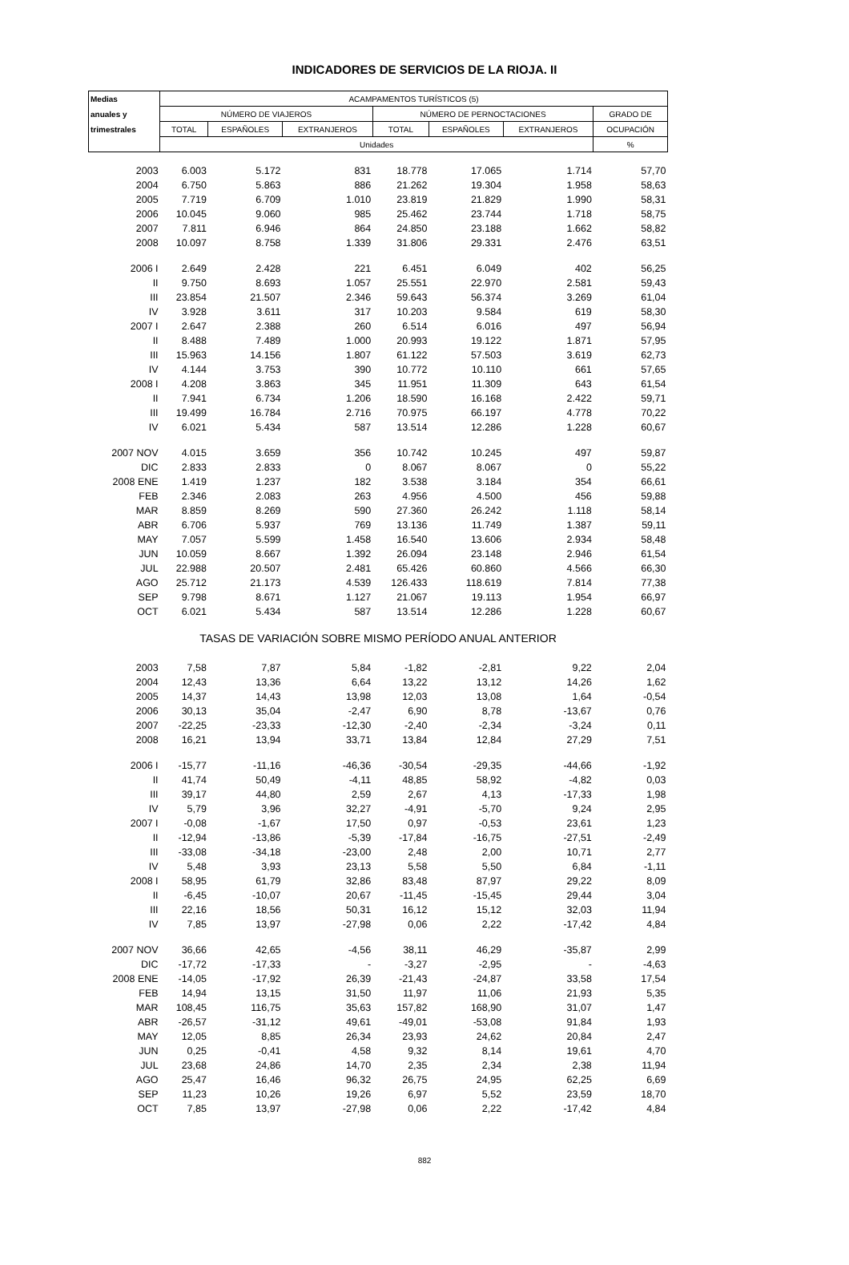INDICADORES DE SERVICIOS DE LA RIOJA. II
| Medias | ACAMPAMENTOS TURÍSTICOS (5) | | | | | | |
| --- | --- | --- | --- | --- | --- | --- | --- |
| anuales y | NÚMERO DE VIAJEROS | | | NÚMERO DE PERNOCTACIONES | | | GRADO DE |
| trimestrales | TOTAL | ESPAÑOLES | EXTRANJEROS | TOTAL | ESPAÑOLES | EXTRANJEROS | OCUPACIÓN |
| | Unidades | | | | | | % |
| 2003 | 6.003 | 5.172 | 831 | 18.778 | 17.065 | 1.714 | 57,70 |
| 2004 | 6.750 | 5.863 | 886 | 21.262 | 19.304 | 1.958 | 58,63 |
| 2005 | 7.719 | 6.709 | 1.010 | 23.819 | 21.829 | 1.990 | 58,31 |
| 2006 | 10.045 | 9.060 | 985 | 25.462 | 23.744 | 1.718 | 58,75 |
| 2007 | 7.811 | 6.946 | 864 | 24.850 | 23.188 | 1.662 | 58,82 |
| 2008 | 10.097 | 8.758 | 1.339 | 31.806 | 29.331 | 2.476 | 63,51 |
| 2006 I | 2.649 | 2.428 | 221 | 6.451 | 6.049 | 402 | 56,25 |
| II | 9.750 | 8.693 | 1.057 | 25.551 | 22.970 | 2.581 | 59,43 |
| III | 23.854 | 21.507 | 2.346 | 59.643 | 56.374 | 3.269 | 61,04 |
| IV | 3.928 | 3.611 | 317 | 10.203 | 9.584 | 619 | 58,30 |
| 2007 I | 2.647 | 2.388 | 260 | 6.514 | 6.016 | 497 | 56,94 |
| II | 8.488 | 7.489 | 1.000 | 20.993 | 19.122 | 1.871 | 57,95 |
| III | 15.963 | 14.156 | 1.807 | 61.122 | 57.503 | 3.619 | 62,73 |
| IV | 4.144 | 3.753 | 390 | 10.772 | 10.110 | 661 | 57,65 |
| 2008 I | 4.208 | 3.863 | 345 | 11.951 | 11.309 | 643 | 61,54 |
| II | 7.941 | 6.734 | 1.206 | 18.590 | 16.168 | 2.422 | 59,71 |
| III | 19.499 | 16.784 | 2.716 | 70.975 | 66.197 | 4.778 | 70,22 |
| IV | 6.021 | 5.434 | 587 | 13.514 | 12.286 | 1.228 | 60,67 |
| 2007 NOV | 4.015 | 3.659 | 356 | 10.742 | 10.245 | 497 | 59,87 |
| DIC | 2.833 | 2.833 | 0 | 8.067 | 8.067 | 0 | 55,22 |
| 2008 ENE | 1.419 | 1.237 | 182 | 3.538 | 3.184 | 354 | 66,61 |
| FEB | 2.346 | 2.083 | 263 | 4.956 | 4.500 | 456 | 59,88 |
| MAR | 8.859 | 8.269 | 590 | 27.360 | 26.242 | 1.118 | 58,14 |
| ABR | 6.706 | 5.937 | 769 | 13.136 | 11.749 | 1.387 | 59,11 |
| MAY | 7.057 | 5.599 | 1.458 | 16.540 | 13.606 | 2.934 | 58,48 |
| JUN | 10.059 | 8.667 | 1.392 | 26.094 | 23.148 | 2.946 | 61,54 |
| JUL | 22.988 | 20.507 | 2.481 | 65.426 | 60.860 | 4.566 | 66,30 |
| AGO | 25.712 | 21.173 | 4.539 | 126.433 | 118.619 | 7.814 | 77,38 |
| SEP | 9.798 | 8.671 | 1.127 | 21.067 | 19.113 | 1.954 | 66,97 |
| OCT | 6.021 | 5.434 | 587 | 13.514 | 12.286 | 1.228 | 60,67 |
| TASAS DE VARIACIÓN SOBRE MISMO PERÍODO ANUAL ANTERIOR | | | | | | | |
| 2003 | 7,58 | 7,87 | 5,84 | -1,82 | -2,81 | 9,22 | 2,04 |
| 2004 | 12,43 | 13,36 | 6,64 | 13,22 | 13,12 | 14,26 | 1,62 |
| 2005 | 14,37 | 14,43 | 13,98 | 12,03 | 13,08 | 1,64 | -0,54 |
| 2006 | 30,13 | 35,04 | -2,47 | 6,90 | 8,78 | -13,67 | 0,76 |
| 2007 | -22,25 | -23,33 | -12,30 | -2,40 | -2,34 | -3,24 | 0,11 |
| 2008 | 16,21 | 13,94 | 33,71 | 13,84 | 12,84 | 27,29 | 7,51 |
| 2006 I | -15,77 | -11,16 | -46,36 | -30,54 | -29,35 | -44,66 | -1,92 |
| II | 41,74 | 50,49 | -4,11 | 48,85 | 58,92 | -4,82 | 0,03 |
| III | 39,17 | 44,80 | 2,59 | 2,67 | 4,13 | -17,33 | 1,98 |
| IV | 5,79 | 3,96 | 32,27 | -4,91 | -5,70 | 9,24 | 2,95 |
| 2007 I | -0,08 | -1,67 | 17,50 | 0,97 | -0,53 | 23,61 | 1,23 |
| II | -12,94 | -13,86 | -5,39 | -17,84 | -16,75 | -27,51 | -2,49 |
| III | -33,08 | -34,18 | -23,00 | 2,48 | 2,00 | 10,71 | 2,77 |
| IV | 5,48 | 3,93 | 23,13 | 5,58 | 5,50 | 6,84 | -1,11 |
| 2008 I | 58,95 | 61,79 | 32,86 | 83,48 | 87,97 | 29,22 | 8,09 |
| II | -6,45 | -10,07 | 20,67 | -11,45 | -15,45 | 29,44 | 3,04 |
| III | 22,16 | 18,56 | 50,31 | 16,12 | 15,12 | 32,03 | 11,94 |
| IV | 7,85 | 13,97 | -27,98 | 0,06 | 2,22 | -17,42 | 4,84 |
| 2007 NOV | 36,66 | 42,65 | -4,56 | 38,11 | 46,29 | -35,87 | 2,99 |
| DIC | -17,72 | -17,33 | - | -3,27 | -2,95 | - | -4,63 |
| 2008 ENE | -14,05 | -17,92 | 26,39 | -21,43 | -24,87 | 33,58 | 17,54 |
| FEB | 14,94 | 13,15 | 31,50 | 11,97 | 11,06 | 21,93 | 5,35 |
| MAR | 108,45 | 116,75 | 35,63 | 157,82 | 168,90 | 31,07 | 1,47 |
| ABR | -26,57 | -31,12 | 49,61 | -49,01 | -53,08 | 91,84 | 1,93 |
| MAY | 12,05 | 8,85 | 26,34 | 23,93 | 24,62 | 20,84 | 2,47 |
| JUN | 0,25 | -0,41 | 4,58 | 9,32 | 8,14 | 19,61 | 4,70 |
| JUL | 23,68 | 24,86 | 14,70 | 2,35 | 2,34 | 2,38 | 11,94 |
| AGO | 25,47 | 16,46 | 96,32 | 26,75 | 24,95 | 62,25 | 6,69 |
| SEP | 11,23 | 10,26 | 19,26 | 6,97 | 5,52 | 23,59 | 18,70 |
| OCT | 7,85 | 13,97 | -27,98 | 0,06 | 2,22 | -17,42 | 4,84 |
882